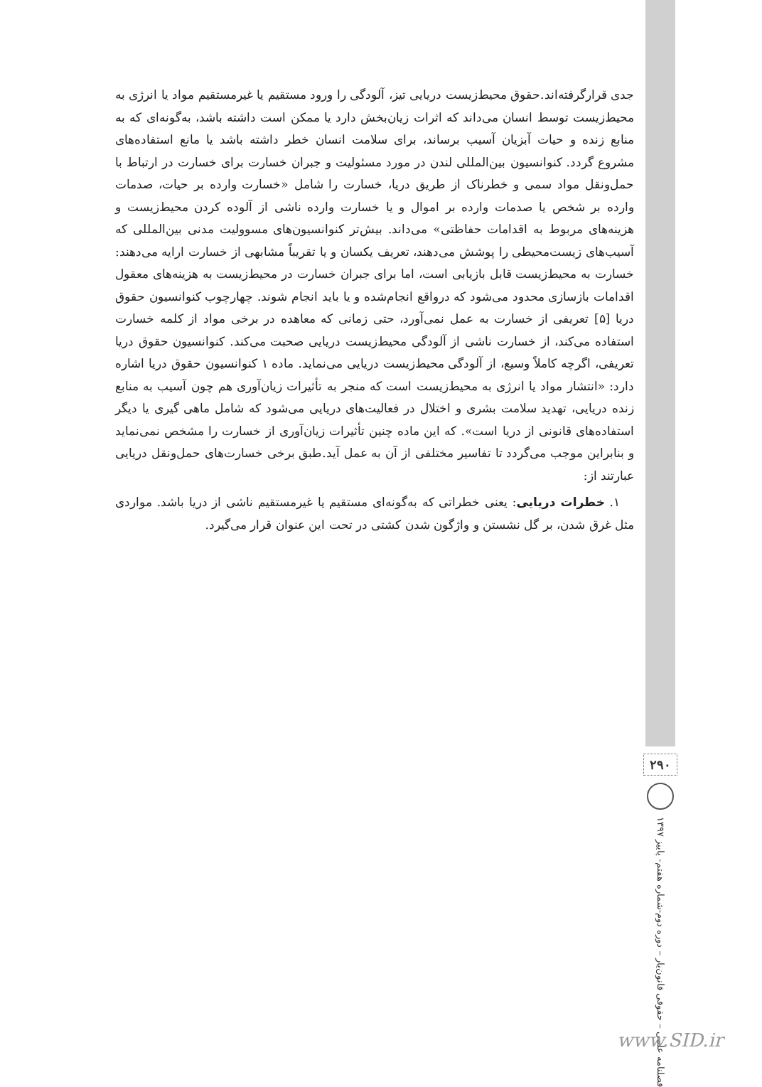جدی قرارگرفته‌اند.حقوق محیط‌زیست دریایی تیز، آلودگی را ورود مستقیم یا غیرمستقیم مواد یا انرژی به محیط‌زیست توسط انسان می‌داند که اثرات زیان‌بخش دارد یا ممکن است داشته باشد، به‌گونه‌ای که به منابع زنده و حیات آبزیان آسیب برساند، برای سلامت انسان خطر داشته باشد یا مانع استفاده‌های مشروع گردد. کنوانسیون بین‌المللی لندن در مورد مسئولیت و جبران خسارت برای خسارت در ارتباط با حمل‌ونقل مواد سمی و خطرناک از طریق دریا، خسارت را شامل «خسارت وارده بر حیات، صدمات وارده بر شخص یا صدمات وارده بر اموال و یا خسارت وارده ناشی از آلوده کردن محیط‌زیست و هزینه‌های مربوط به اقدامات حفاظتی» می‌داند. بیش‌تر کنوانسیون‌های مسوولیت مدنی بین‌المللی که آسیب‌های زیست‌محیطی را پوشش می‌دهند، تعریف یکسان و یا تقریباً مشابهی از خسارت ارایه می‌دهند: خسارت به محیط‌زیست قابل بازیابی است، اما برای جبران خسارت در محیط‌زیست به هزینه‌های معقول اقدامات بازسازی محدود می‌شود که درواقع انجام‌شده و یا باید انجام شوند. چهارچوب کنوانسیون حقوق دریا [۵] تعریفی از خسارت به عمل نمی‌آورد، حتی زمانی که معاهده در برخی مواد از کلمه خسارت استفاده می‌کند، از خسارت ناشی از آلودگی محیط‌زیست دریایی صحبت می‌کند. کنوانسیون حقوق دریا تعریفی، اگرچه کاملاً وسیع، از آلودگی محیط‌زیست دریایی می‌نماید. ماده ۱ کنوانسیون حقوق دریا اشاره دارد: «انتشار مواد یا انرژی به محیط‌زیست است که منجر به تأثیرات زیان‌آوری هم چون آسیب به منابع زنده دریایی، تهدید سلامت بشری و اختلال در فعالیت‌های دریایی می‌شود که شامل ماهی گیری یا دیگر استفاده‌های قانونی از دریا است». که این ماده چنین تأثیرات زیان‌آوری از خسارت را مشخص نمی‌نماید و بنابراین موجب می‌گردد تا تفاسیر مختلفی از آن به عمل آید.طبق برخی خسارت‌های حمل‌ونقل دریایی عبارتند از:
۱. خطرات دریایی: یعنی خطراتی که به‌گونه‌ای مستقیم یا غیرمستقیم ناشی از دریا باشد. مواردی مثل غرق شدن، بر گل نشستن و واژگون شدن کشتی در تحت این عنوان قرار می‌گیرد.
۲۹۰
فصلنامه علمی – حقوقی قانون‌یار – دوره دوم-شماره هفتم- پاییز ۱۳۹۷
www.SID.ir